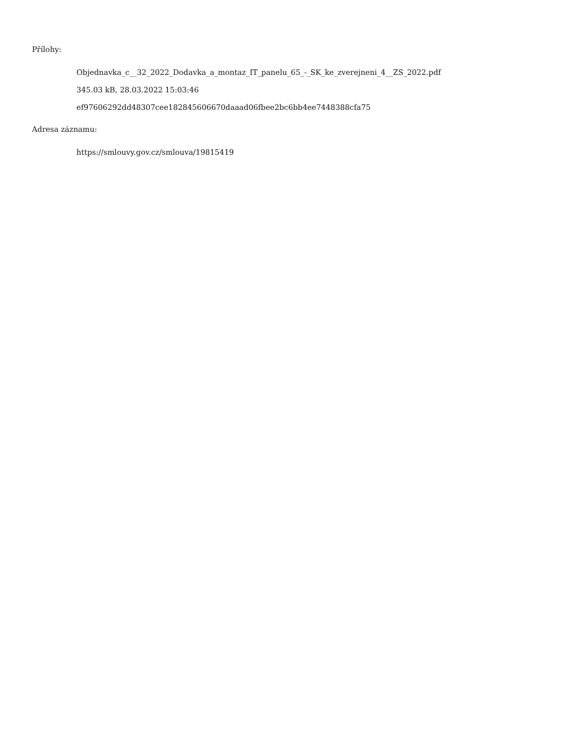Přílohy:
Objednavka_c__32_2022_Dodavka_a_montaz_IT_panelu_65_-_SK_ke_zverejneni_4__ZS_2022.pdf
345.03 kB, 28.03.2022 15:03:46
ef97606292dd48307cee182845606670daaad06fbee2bc6bb4ee7448388cfa75
Adresa záznamu:
https://smlouvy.gov.cz/smlouva/19815419